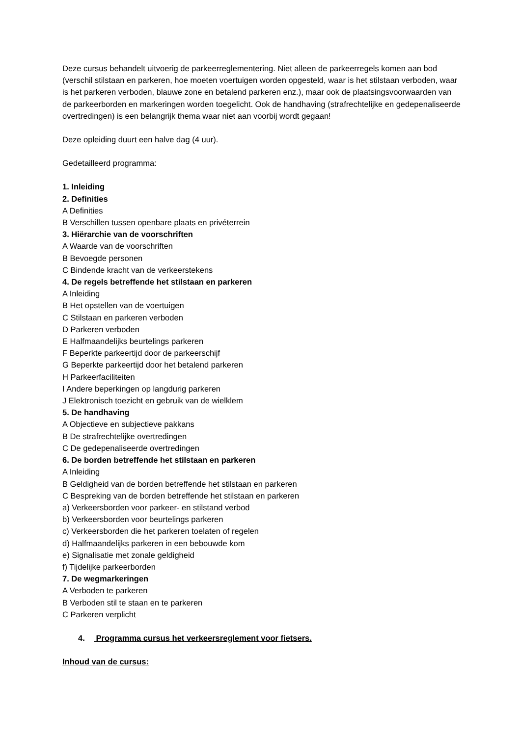Deze cursus behandelt uitvoerig de parkeerreglementering. Niet alleen de parkeerregels komen aan bod (verschil stilstaan en parkeren, hoe moeten voertuigen worden opgesteld, waar is het stilstaan verboden, waar is het parkeren verboden, blauwe zone en betalend parkeren enz.), maar ook de plaatsingsvoorwaarden van de parkeerborden en markeringen worden toegelicht. Ook de handhaving (strafrechtelijke en gedepenaliseerde overtredingen) is een belangrijk thema waar niet aan voorbij wordt gegaan!
Deze opleiding duurt een halve dag (4 uur).
Gedetailleerd programma:
1. Inleiding
2. Definities
A Definities
B Verschillen tussen openbare plaats en privéterrein
3. Hiërarchie van de voorschriften
A Waarde van de voorschriften
B Bevoegde personen
C Bindende kracht van de verkeerstekens
4. De regels betreffende het stilstaan en parkeren
A Inleiding
B Het opstellen van de voertuigen
C Stilstaan en parkeren verboden
D Parkeren verboden
E Halfmaandelijks beurtelings parkeren
F Beperkte parkeertijd door de parkeerschijf
G Beperkte parkeertijd door het betalend parkeren
H Parkeerfaciliteiten
I Andere beperkingen op langdurig parkeren
J Elektronisch toezicht en gebruik van de wielklem
5. De handhaving
A Objectieve en subjectieve pakkans
B De strafrechtelijke overtredingen
C De gedepenaliseerde overtredingen
6. De borden betreffende het stilstaan en parkeren
A Inleiding
B Geldigheid van de borden betreffende het stilstaan en parkeren
C Bespreking van de borden betreffende het stilstaan en parkeren
a) Verkeersborden voor parkeer- en stilstand verbod
b) Verkeersborden voor beurtelings parkeren
c) Verkeersborden die het parkeren toelaten of regelen
d) Halfmaandelijks parkeren in een bebouwde kom
e) Signalisatie met zonale geldigheid
f) Tijdelijke parkeerborden
7. De wegmarkeringen
A Verboden te parkeren
B Verboden stil te staan en te parkeren
C Parkeren verplicht
4. Programma cursus het verkeersreglement voor fietsers.
Inhoud van de cursus: